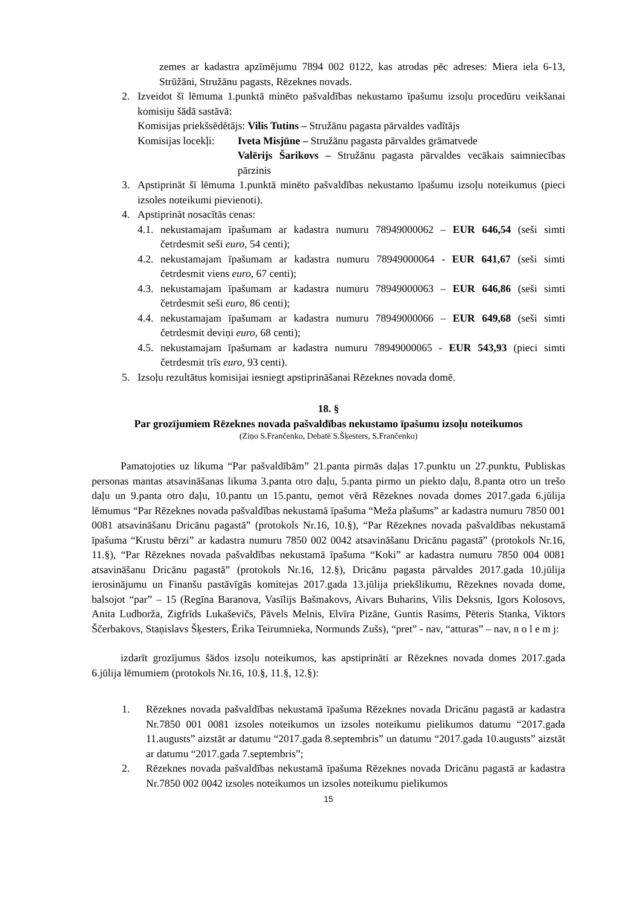zemes ar kadastra apzīmējumu 7894 002 0122, kas atrodas pēc adreses: Miera iela 6-13, Strūžāni, Stružānu pagasts, Rēzeknes novads.
2. Izveidot šī lēmuma 1.punktā minēto pašvaldības nekustamo īpašumu izsoļu procedūru veikšanai komisiju šādā sastāvā:
Komisijas priekšsēdētājs: Vilis Tutins – Stružānu pagasta pārvaldes vadītājs
Komisijas locekļi: Iveta Misjūne – Stružānu pagasta pārvaldes grāmatvede
Valērijs Šarikovs – Stružānu pagasta pārvaldes vecākais saimniecības pārzinis
3. Apstiprināt šī lēmuma 1.punktā minēto pašvaldības nekustamo īpašumu izsoļu noteikumus (pieci izsoles noteikumi pievienoti).
4. Apstiprināt nosacītās cenas:
4.1. nekustamajam īpašumam ar kadastra numuru 78949000062 – EUR 646,54 (seši simti četrdesmit seši euro, 54 centi);
4.2. nekustamajam īpašumam ar kadastra numuru 78949000064 - EUR 641,67 (seši simti četrdesmit viens euro, 67 centi);
4.3. nekustamajam īpašumam ar kadastra numuru 78949000063 – EUR 646,86 (seši simti četrdesmit seši euro, 86 centi);
4.4. nekustamajam īpašumam ar kadastra numuru 78949000066 – EUR 649,68 (seši simti četrdesmit deviņi euro, 68 centi);
4.5. nekustamajam īpašumam ar kadastra numuru 78949000065 - EUR 543,93 (pieci simti četrdesmit trīs euro, 93 centi).
5. Izsoļu rezultātus komisijai iesniegt apstiprināšanai Rēzeknes novada domē.
18. §
Par grozījumiem Rēzeknes novada pašvaldības nekustamo īpašumu izsoļu noteikumos
(Ziņo S.Frančenko, Debatē S.Šķesters, S.Frančenko)
Pamatojoties uz likuma “Par pašvaldībām” 21.panta pirmās daļas 17.punktu un 27.punktu, Publiskas personas mantas atsavināšanas likuma 3.panta otro daļu, 5.panta pirmo un piekto daļu, 8.panta otro un trešo daļu un 9.panta otro daļu, 10.pantu un 15.pantu, ņemot vērā Rēzeknes novada domes 2017.gada 6.jūlija lēmumus “Par Rēzeknes novada pašvaldības nekustamā īpašuma “Meža plašums” ar kadastra numuru 7850 001 0081 atsavināšanu Dricānu pagastā” (protokols Nr.16, 10.§), “Par Rēzeknes novada pašvaldības nekustamā īpašuma “Krustu bērzi” ar kadastra numuru 7850 002 0042 atsavināšanu Dricānu pagastā” (protokols Nr.16, 11.§), “Par Rēzeknes novada pašvaldības nekustamā īpašuma “Koki” ar kadastra numuru 7850 004 0081 atsavināšanu Dricānu pagastā” (protokols Nr.16, 12.§), Dricānu pagasta pārvaldes 2017.gada 10.jūlija ierosinājumu un Finanšu pastāvīgās komitejas 2017.gada 13.jūlija priekšlikumu, Rēzeknes novada dome, balsojot “par” – 15 (Regīna Baranova, Vasīlijs Bašmakovs, Aivars Buharins, Vilis Deksnis, Igors Kolosovs, Anita Ludborža, Zigfrīds Lukaševičs, Pāvels Melnis, Elvīra Pizāne, Guntis Rasims, Pēteris Stanka, Viktors Ščerbakovs, Staņislavs Šķesters, Ērika Teirumnieka, Normunds Zušs), “pret” - nav, “atturas” – nav, n o l e m j:
izdarīt grozījumus šādos izsoļu noteikumos, kas apstiprināti ar Rēzeknes novada domes 2017.gada 6.jūlija lēmumiem (protokols Nr.16, 10.§, 11.§, 12.§):
1. Rēzeknes novada pašvaldības nekustamā īpašuma Rēzeknes novada Dricānu pagastā ar kadastra Nr.7850 001 0081 izsoles noteikumos un izsoles noteikumu pielikumos datumu “2017.gada 11.augusts” aizstāt ar datumu “2017.gada 8.septembris” un datumu “2017.gada 10.augusts” aizstāt ar datumu “2017.gada 7.septembris”;
2. Rēzeknes novada pašvaldības nekustamā īpašuma Rēzeknes novada Dricānu pagastā ar kadastra Nr.7850 002 0042 izsoles noteikumos un izsoles noteikumu pielikumos
15